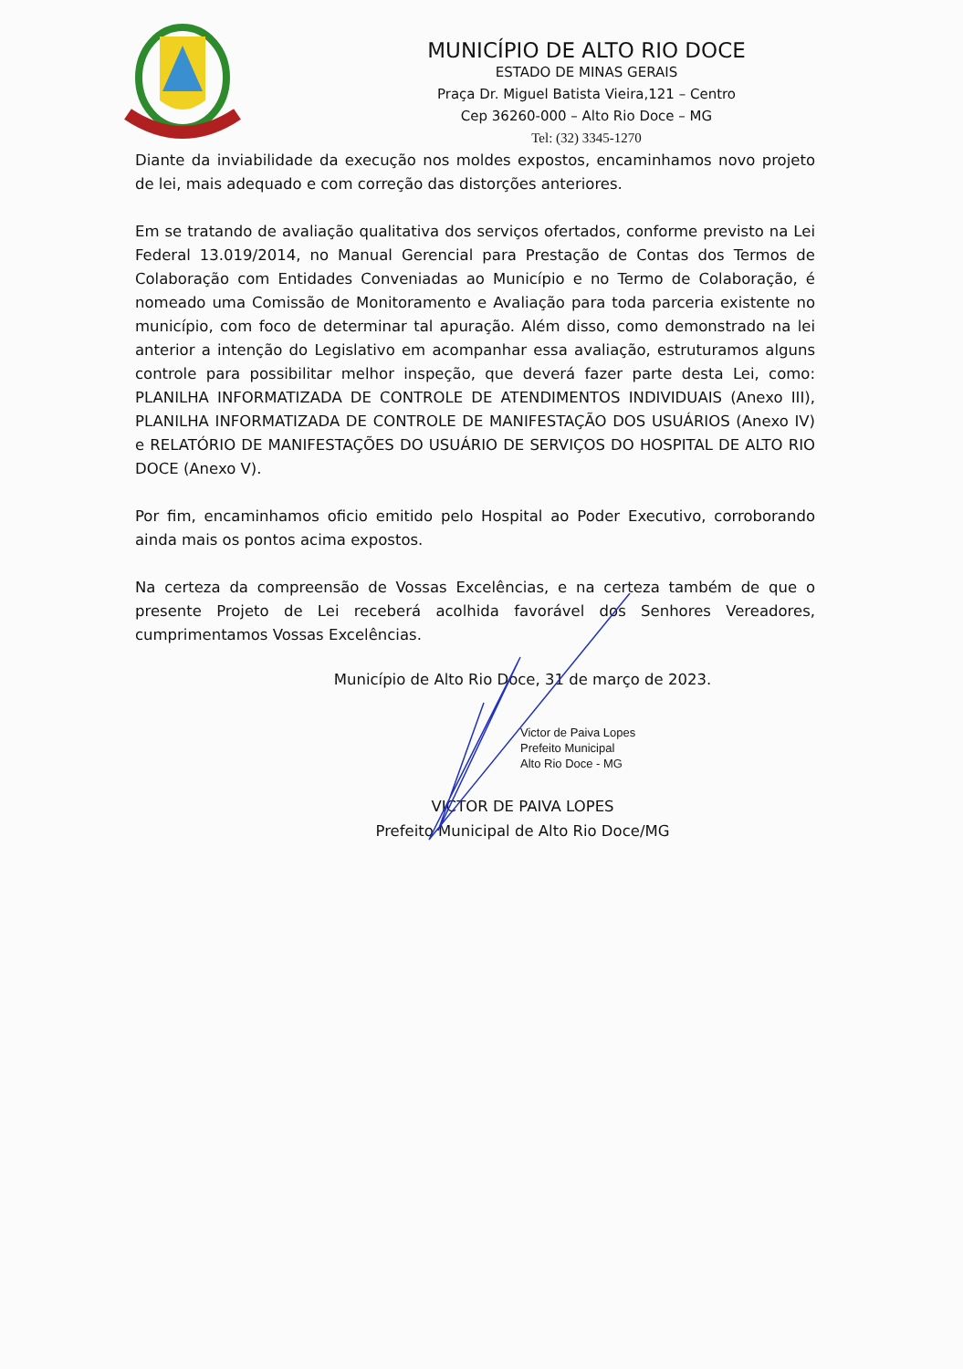MUNICÍPIO DE ALTO RIO DOCE
ESTADO DE MINAS GERAIS
Praça Dr. Miguel Batista Vieira,121 – Centro
Cep 36260-000 – Alto Rio Doce – MG
Tel: (32) 3345-1270
Diante da inviabilidade da execução nos moldes expostos, encaminhamos novo projeto de lei, mais adequado e com correção das distorções anteriores.
Em se tratando de avaliação qualitativa dos serviços ofertados, conforme previsto na Lei Federal 13.019/2014, no Manual Gerencial para Prestação de Contas dos Termos de Colaboração com Entidades Conveniadas ao Município e no Termo de Colaboração, é nomeado uma Comissão de Monitoramento e Avaliação para toda parceria existente no município, com foco de determinar tal apuração. Além disso, como demonstrado na lei anterior a intenção do Legislativo em acompanhar essa avaliação, estruturamos alguns controle para possibilitar melhor inspeção, que deverá fazer parte desta Lei, como: PLANILHA INFORMATIZADA DE CONTROLE DE ATENDIMENTOS INDIVIDUAIS (Anexo III), PLANILHA INFORMATIZADA DE CONTROLE DE MANIFESTAÇÃO DOS USUÁRIOS (Anexo IV) e RELATÓRIO DE MANIFESTAÇÕES DO USUÁRIO DE SERVIÇOS DO HOSPITAL DE ALTO RIO DOCE (Anexo V).
Por fim, encaminhamos oficio emitido pelo Hospital ao Poder Executivo, corroborando ainda mais os pontos acima expostos.
Na certeza da compreensão de Vossas Excelências, e na certeza também de que o presente Projeto de Lei receberá acolhida favorável dos Senhores Vereadores, cumprimentamos Vossas Excelências.
Município de Alto Rio Doce, 31 de março de 2023.
Victor de Paiva Lopes
Prefeito Municipal
Alto Rio Doce - MG
VICTOR DE PAIVA LOPES
Prefeito Municipal de Alto Rio Doce/MG